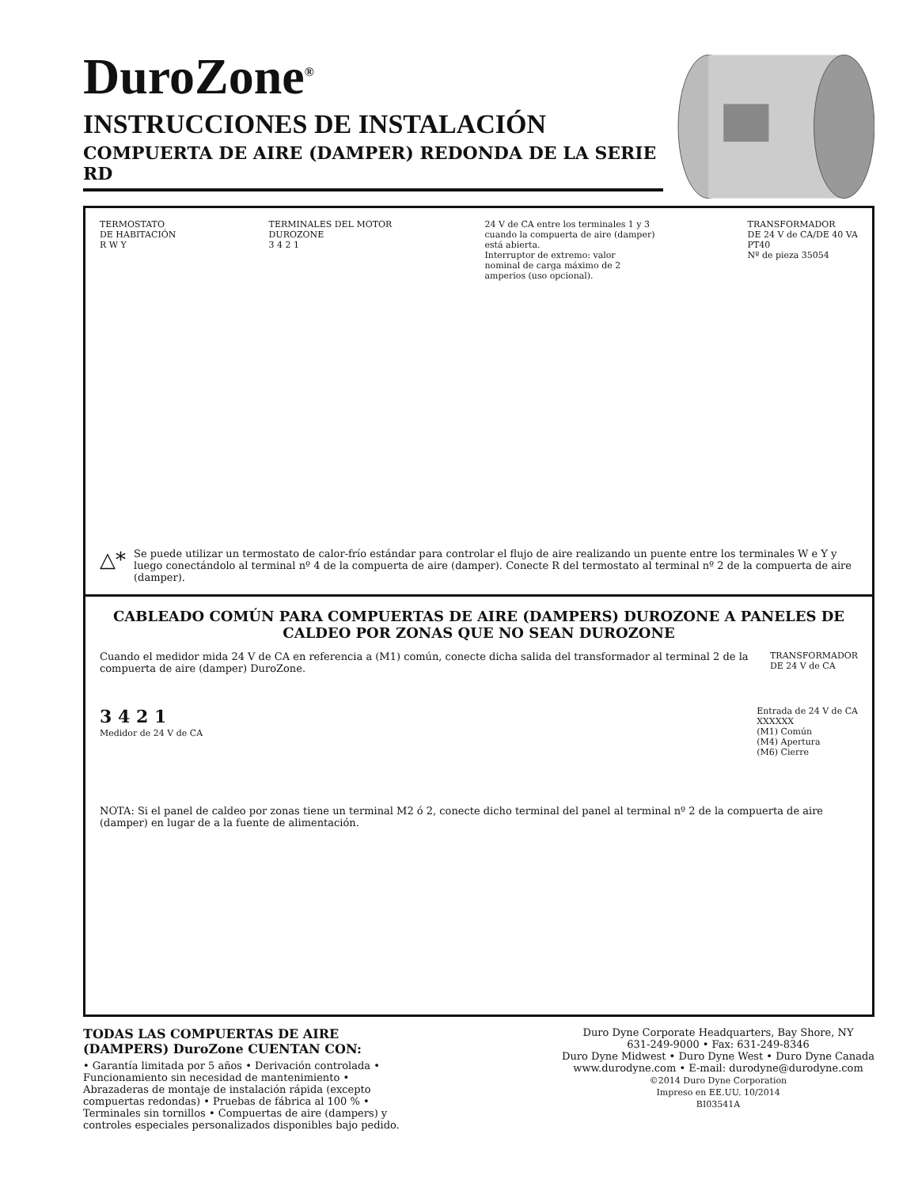DuroZone<sup>®</sup>
INSTRUCCIONES DE INSTALACIÓN
COMPUERTA DE AIRE (DAMPER) REDONDA DE LA SERIE RD
TERMOSTATO
DE HABITACIÓN
R W Y
TERMINALES DEL MOTOR
DUROZONE
3 4 2 1
24 V de CA entre los terminales 1 y 3
cuando la compuerta de aire (damper)
está abierta.
Interruptor de extremo: valor
nominal de carga máximo de 2
amperios (uso opcional).
TRANSFORMADOR
DE 24 V de CA/DE 40 VA
PT40
Nº de pieza 35054
△* Se puede utilizar un termostato de calor-frío estándar para controlar el flujo de aire realizando un puente entre los terminales W e Y y luego conectándolo al terminal nº 4 de la compuerta de aire (damper). Conecte R del termostato al terminal nº 2 de la compuerta de aire (damper).
CABLEADO COMÚN PARA COMPUERTAS DE AIRE (DAMPERS) DUROZONE A PANELES DE CALDEO POR ZONAS QUE NO SEAN DUROZONE
Cuando el medidor mida 24 V de CA en referencia a (M1) común, conecte dicha salida del transformador al terminal 2 de la compuerta de aire (damper) DuroZone.
TRANSFORMADOR
DE 24 V de CA
3 4 2 1
Medidor de 24 V de CA
Entrada de 24 V de CA
XXXXXX
(M1) Común
(M4) Apertura
(M6) Cierre
NOTA: Si el panel de caldeo por zonas tiene un terminal M2 ó 2, conecte dicho terminal del panel al terminal nº 2 de la compuerta de aire (damper) en lugar de a la fuente de alimentación.
TODAS LAS COMPUERTAS DE AIRE (DAMPERS) DuroZone CUENTAN CON:
• Garantía limitada por 5 años • Derivación controlada • Funcionamiento sin necesidad de mantenimiento • Abrazaderas de montaje de instalación rápida (excepto compuertas redondas) • Pruebas de fábrica al 100 % • Terminales sin tornillos • Compuertas de aire (dampers) y controles especiales personalizados disponibles bajo pedido.
Duro Dyne Corporate Headquarters, Bay Shore, NY
631-249-9000 • Fax: 631-249-8346
Duro Dyne Midwest • Duro Dyne West • Duro Dyne Canada
www.durodyne.com • E-mail: durodyne@durodyne.com
©2014 Duro Dyne Corporation
Impreso en EE.UU. 10/2014
BI03541A